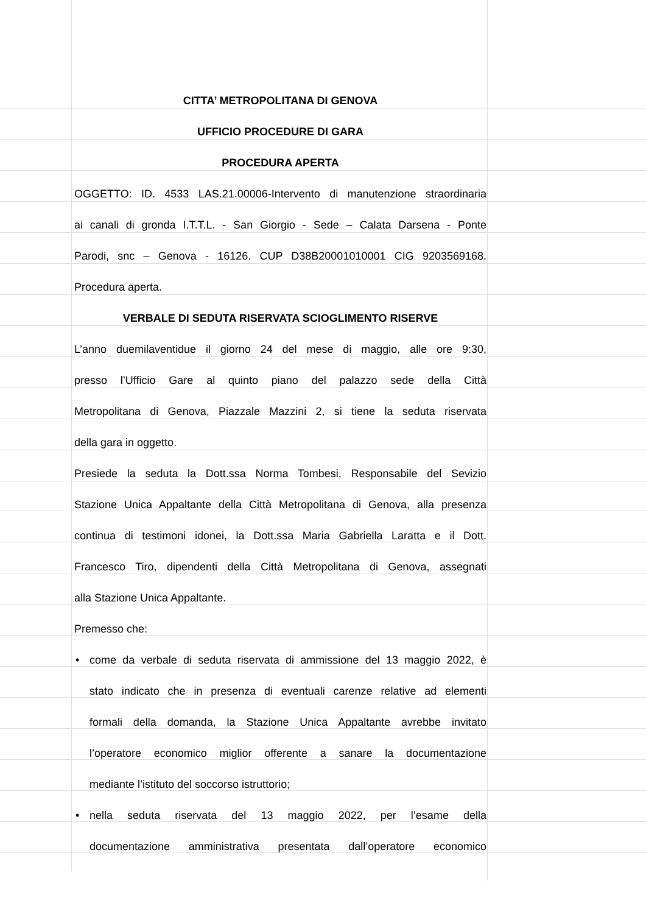CITTA’ METROPOLITANA DI GENOVA
UFFICIO PROCEDURE DI GARA
PROCEDURA APERTA
OGGETTO: ID. 4533 LAS.21.00006-Intervento di manutenzione straordinaria
ai canali di gronda I.T.T.L. - San Giorgio - Sede – Calata Darsena - Ponte
Parodi, snc – Genova - 16126. CUP D38B20001010001 CIG 9203569168.
Procedura aperta.
VERBALE DI SEDUTA RISERVATA SCIOGLIMENTO RISERVE
L’anno duemilaventidue il giorno 24 del mese di maggio, alle ore 9:30,
presso l’Ufficio Gare al quinto piano del palazzo sede della Città
Metropolitana di Genova, Piazzale Mazzini 2, si tiene la seduta riservata
della gara in oggetto.
Presiede la seduta la Dott.ssa Norma Tombesi, Responsabile del Sevizio
Stazione Unica Appaltante della Città Metropolitana di Genova, alla presenza
continua di testimoni idonei, la Dott.ssa Maria Gabriella Laratta e il Dott.
Francesco Tiro, dipendenti della Città Metropolitana di Genova, assegnati
alla Stazione Unica Appaltante.
Premesso che:
• come da verbale di seduta riservata di ammissione del 13 maggio 2022, è
stato indicato che in presenza di eventuali carenze relative ad elementi
formali della domanda, la Stazione Unica Appaltante avrebbe invitato
l’operatore economico miglior offerente a sanare la documentazione
mediante l’istituto del soccorso istruttorio;
• nella seduta riservata del 13 maggio 2022, per l’esame della
documentazione amministrativa presentata dall’operatore economico